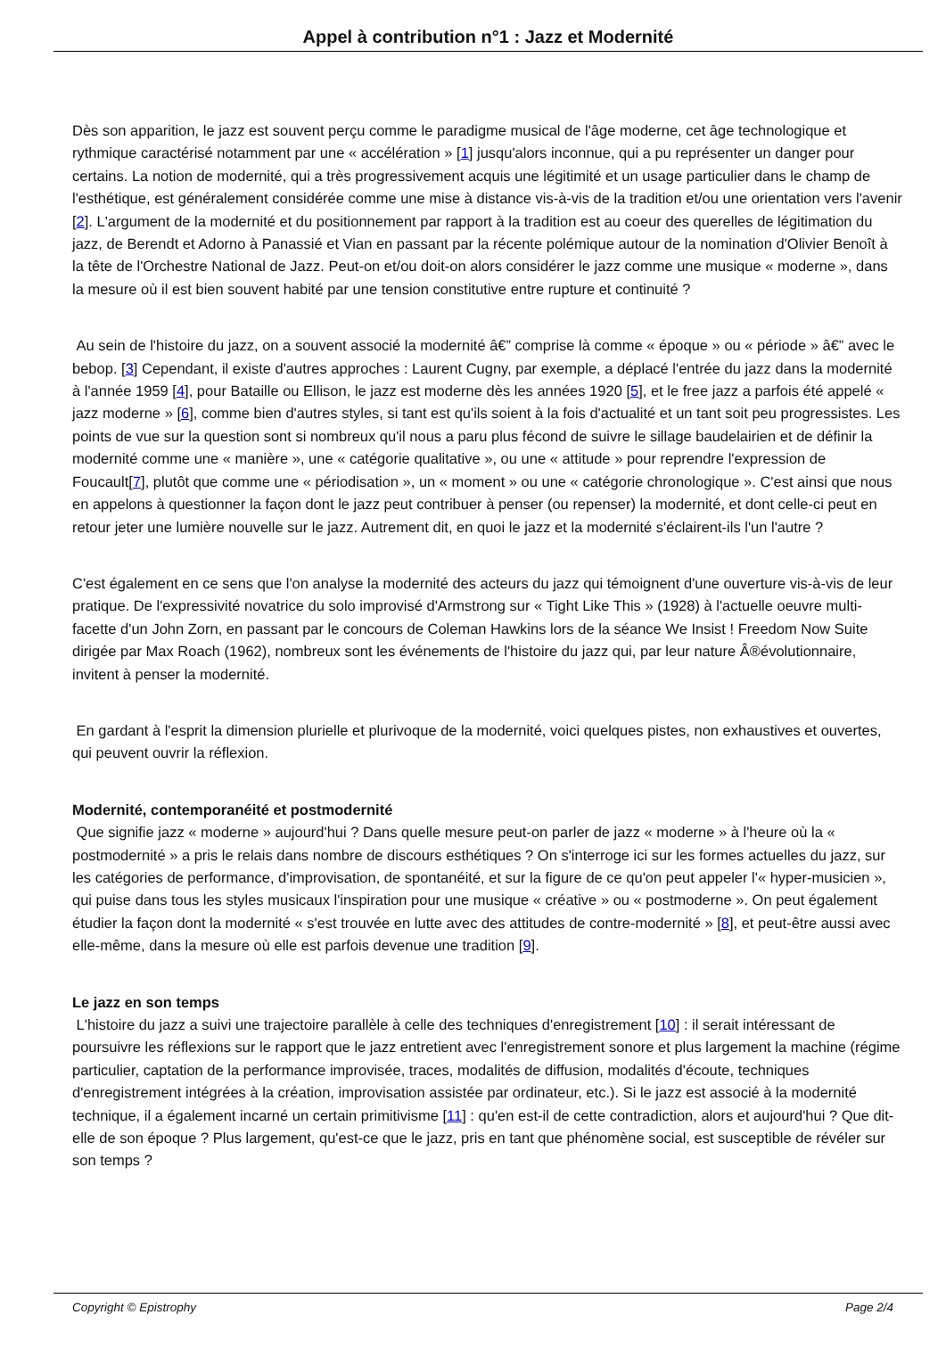Appel à contribution n°1 : Jazz et Modernité
Dès son apparition, le jazz est souvent perçu comme le paradigme musical de l'âge moderne, cet âge technologique et rythmique caractérisé notamment par une « accélération » [1] jusqu'alors inconnue, qui a pu représenter un danger pour certains. La notion de modernité, qui a très progressivement acquis une légitimité et un usage particulier dans le champ de l'esthétique, est généralement considérée comme une mise à distance vis-à-vis de la tradition et/ou une orientation vers l'avenir [2]. L'argument de la modernité et du positionnement par rapport à la tradition est au coeur des querelles de légitimation du jazz, de Berendt et Adorno à Panassié et Vian en passant par la récente polémique autour de la nomination d'Olivier Benoît à la tête de l'Orchestre National de Jazz. Peut-on et/ou doit-on alors considérer le jazz comme une musique « moderne », dans la mesure où il est bien souvent habité par une tension constitutive entre rupture et continuité ?
Au sein de l'histoire du jazz, on a souvent associé la modernité â€” comprise là comme « époque » ou « période » â€” avec le bebop. [3] Cependant, il existe d'autres approches : Laurent Cugny, par exemple, a déplacé l'entrée du jazz dans la modernité à l'année 1959 [4], pour Bataille ou Ellison, le jazz est moderne dès les années 1920 [5], et le free jazz a parfois été appelé « jazz moderne » [6], comme bien d'autres styles, si tant est qu'ils soient à la fois d'actualité et un tant soit peu progressistes. Les points de vue sur la question sont si nombreux qu'il nous a paru plus fécond de suivre le sillage baudelairien et de définir la modernité comme une « manière », une « catégorie qualitative », ou une « attitude » pour reprendre l'expression de Foucault[7], plutôt que comme une « périodisation », un « moment » ou une « catégorie chronologique ». C'est ainsi que nous en appelons à questionner la façon dont le jazz peut contribuer à penser (ou repenser) la modernité, et dont celle-ci peut en retour jeter une lumière nouvelle sur le jazz. Autrement dit, en quoi le jazz et la modernité s'éclairent-ils l'un l'autre ?
C'est également en ce sens que l'on analyse la modernité des acteurs du jazz qui témoignent d'une ouverture vis-à-vis de leur pratique. De l'expressivité novatrice du solo improvisé d'Armstrong sur « Tight Like This » (1928) à l'actuelle oeuvre multi-facette d'un John Zorn, en passant par le concours de Coleman Hawkins lors de la séance We Insist ! Freedom Now Suite dirigée par Max Roach (1962), nombreux sont les événements de l'histoire du jazz qui, par leur nature Â®évolutionnaire, invitent à penser la modernité.
En gardant à l'esprit la dimension plurielle et plurivoque de la modernité, voici quelques pistes, non exhaustives et ouvertes, qui peuvent ouvrir la réflexion.
Modernité, contemporanéité et postmodernité
Que signifie jazz « moderne » aujourd'hui ? Dans quelle mesure peut-on parler de jazz « moderne » à l'heure où la « postmodernité » a pris le relais dans nombre de discours esthétiques ? On s'interroge ici sur les formes actuelles du jazz, sur les catégories de performance, d'improvisation, de spontanéité, et sur la figure de ce qu'on peut appeler l'« hyper-musicien », qui puise dans tous les styles musicaux l'inspiration pour une musique « créative » ou « postmoderne ». On peut également étudier la façon dont la modernité « s'est trouvée en lutte avec des attitudes de contre-modernité » [8], et peut-être aussi avec elle-même, dans la mesure où elle est parfois devenue une tradition [9].
Le jazz en son temps
L'histoire du jazz a suivi une trajectoire parallèle à celle des techniques d'enregistrement [10] : il serait intéressant de poursuivre les réflexions sur le rapport que le jazz entretient avec l'enregistrement sonore et plus largement la machine (régime particulier, captation de la performance improvisée, traces, modalités de diffusion, modalités d'écoute, techniques d'enregistrement intégrées à la création, improvisation assistée par ordinateur, etc.). Si le jazz est associé à la modernité technique, il a également incarné un certain primitivisme [11] : qu'en est-il de cette contradiction, alors et aujourd'hui ? Que dit-elle de son époque ? Plus largement, qu'est-ce que le jazz, pris en tant que phénomène social, est susceptible de révéler sur son temps ?
Copyright © Epistrophy Page 2/4